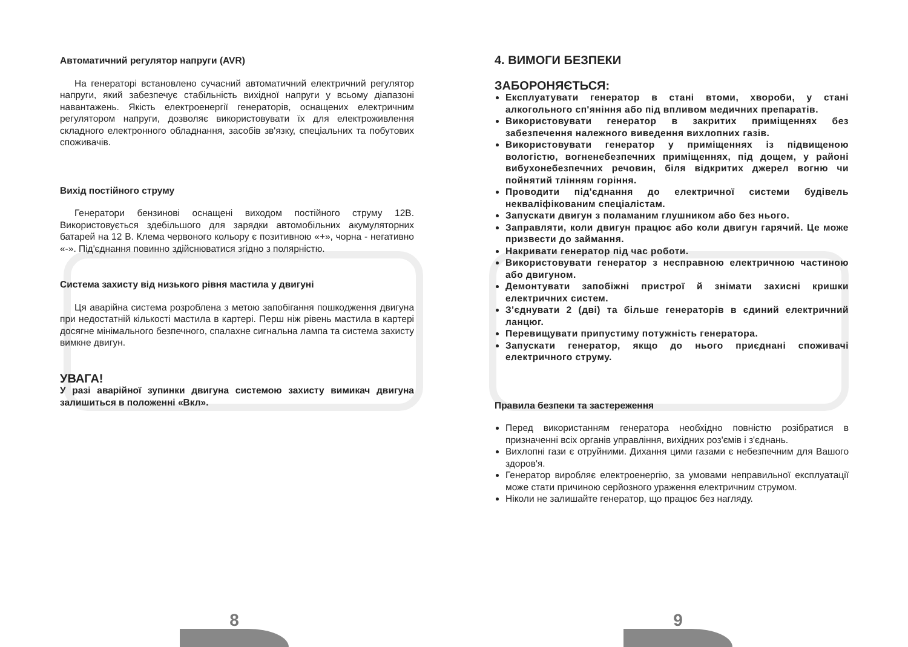Автоматичний регулятор напруги (AVR)
На генераторі встановлено сучасний автоматичний електричний регулятор напруги, який забезпечує стабільність вихідної напруги у всьому діапазоні навантажень. Якість електроенергії генераторів, оснащених електричним регулятором напруги, дозволяє використовувати їх для електроживлення складного електронного обладнання, засобів зв'язку, спеціальних та побутових споживачів.
Вихід постійного струму
Генератори бензинові оснащені виходом постійного струму 12В. Використовується здебільшого для зарядки автомобільних акумуляторних батарей на 12 В. Клема червоного кольору є позитивною «+», чорна - негативно «-». Під'єднання повинно здійснюватися згідно з полярністю.
Система захисту від низького рівня мастила у двигуні
Ця аварійна система розроблена з метою запобігання пошкодження двигуна при недостатній кількості мастила в картері. Перш ніж рівень мастила в картері досягне мінімального безпечного, спалахне сигнальна лампа та система захисту вимкне двигун.
УВАГА!
У разі аварійної зупинки двигуна системою захисту вимикач двигуна залишиться в положенні «Вкл».
4. ВИМОГИ БЕЗПЕКИ
ЗАБОРОНЯЄТЬСЯ:
Експлуатувати генератор в стані втоми, хвороби, у стані алкогольного сп'яніння або під впливом медичних препаратів.
Використовувати генератор в закритих приміщеннях без забезпечення належного виведення вихлопних газів.
Використовувати генератор у приміщеннях із підвищеною вологістю, вогненебезпечних приміщеннях, під дощем, у районі вибухонебезпечних речовин, біля відкритих джерел вогню чи пойнятий тлінням горіння.
Проводити під'єднання до електричної системи будівель некваліфікованим спеціалістам.
Запускати двигун з поламаним глушником або без нього.
Заправляти, коли двигун працює або коли двигун гарячий. Це може призвести до займання.
Накривати генератор під час роботи.
Використовувати генератор з несправною електричною частиною або двигуном.
Демонтувати запобіжні пристрої й знімати захисні кришки електричних систем.
З'єднувати 2 (дві) та більше генераторів в єдиний електричний ланцюг.
Перевищувати припустиму потужність генератора.
Запускати генератор, якщо до нього приєднані споживачі електричного струму.
Правила безпеки та застереження
Перед використанням генератора необхідно повністю розібратися в призначенні всіх органів управління, вихідних роз'ємів і з'єднань.
Вихлопні гази є отруйними. Дихання цими газами є небезпечним для Вашого здоров'я.
Генератор виробляє електроенергію, за умовами неправильної експлуатації може стати причиною серйозного ураження електричним струмом.
Ніколи не залишайте генератор, що працює без нагляду.
8 9